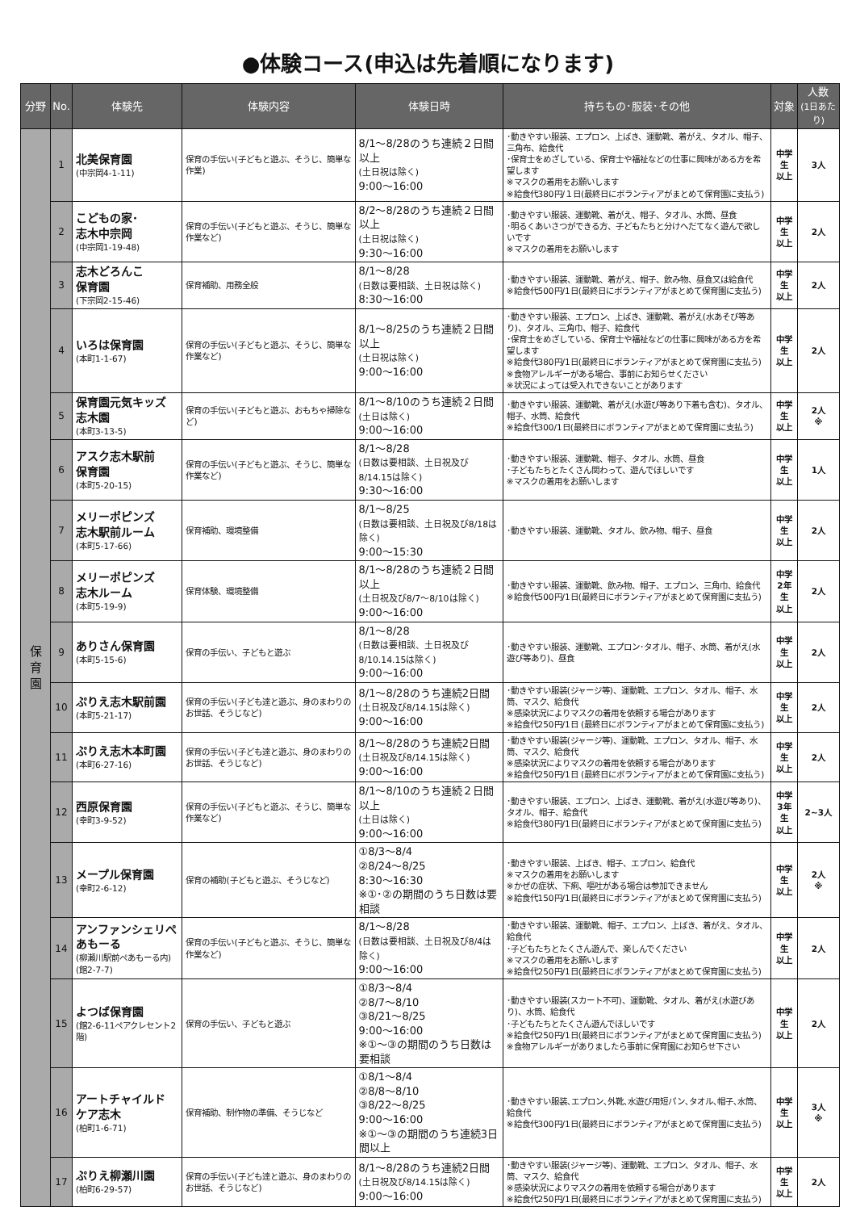●体験コース(申込は先着順になります)
| 分野 | No. | 体験先 | 体験内容 | 体験日時 | 持ちもの･服装･その他 | 対象 | 人数 (1日あたり) |
| --- | --- | --- | --- | --- | --- | --- | --- |
| 保 育 園 | 1 | 北美保育園 (中宗岡4-1-11) | 保育の手伝い(子どもと遊ぶ、そうじ、簡単な作業) | 8/1～8/28のうち連続２日間以上 (土日祝は除く) 9:00～16:00 | ･動きやすい服装、エプロン、上ばき、運動靴、着がえ、タオル、帽子、三角布、給食代 ･保育士をめざしている、保育士や福祉などの仕事に興味がある方を希望します ※マスクの着用をお願いします ※給食代380円/１日(最終日にボランティアがまとめて保育園に支払う) | 中学生 以上 | 3人 |
| | 2 | こどもの家･ 志木中宗岡 (中宗岡1-19-48) | 保育の手伝い(子どもと遊ぶ、そうじ、簡単な作業など) | 8/2～8/28のうち連続２日間以上 (土日祝は除く) 9:30～16:00 | ･動きやすい服装、運動靴、着がえ、帽子、タオル、水筒、昼食 ･明るくあいさつができる方、子どもたちと分けへだてなく遊んで欲しいです ※マスクの着用をお願いします | 中学生 以上 | 2人 |
| | 3 | 志木どろんこ 保育園 (下宗岡2-15-46) | 保育補助、用務全般 | 8/1～8/28 (日数は要相談、土日祝は除く) 8:30～16:00 | ･動きやすい服装、運動靴、着がえ、帽子、飲み物、昼食又は給食代 ※給食代500円/1日(最終日にボランティアがまとめて保育園に支払う) | 中学生 以上 | 2人 |
| | 4 | いろは保育園 (本町1-1-67) | 保育の手伝い(子どもと遊ぶ、そうじ、簡単な作業など) | 8/1～8/25のうち連続２日間以上 (土日祝は除く) 9:00～16:00 | ･動きやすい服装、エプロン、上ばき、運動靴、着がえ(水あそび等あり)、タオル、三角巾、帽子、給食代 ･保育士をめざしている、保育士や福祉などの仕事に興味がある方を希望します ※給食代380円/1日(最終日にボランティアがまとめて保育園に支払う) ※食物アレルギーがある場合、事前にお知らせください ※状況によっては受入れできないことがあります | 中学生 以上 | 2人 |
| | 5 | 保育園元気キッズ 志木園 (本町3-13-5) | 保育の手伝い(子どもと遊ぶ、おもちゃ掃除など) | 8/1～8/10のうち連続２日間 (土日は除く) 9:00～16:00 | ･動きやすい服装、運動靴、着がえ(水遊び等あり下着も含む)、タオル、帽子、水筒、給食代 ※給食代300/1日(最終日にボランティアがまとめて保育園に支払う) | 中学生 以上 | 2人 ※ |
| | 6 | アスク志木駅前 保育園 (本町5-20-15) | 保育の手伝い(子どもと遊ぶ、そうじ、簡単な作業など) | 8/1～8/28 (日数は要相談、土日祝及び8/14.15は除く) 9:30～16:00 | ･動きやすい服装、運動靴、帽子、タオル、水筒、昼食 ･子どもたちとたくさん関わって、遊んでほしいです ※マスクの着用をお願いします | 中学生 以上 | 1人 |
| | 7 | メリーポピンズ 志木駅前ルーム (本町5-17-66) | 保育補助、環境整備 | 8/1～8/25 (日数は要相談、土日祝及び8/18は除く) 9:00～15:30 | ･動きやすい服装、運動靴、タオル、飲み物、帽子、昼食 | 中学生 以上 | 2人 |
| | 8 | メリーポピンズ 志木ルーム (本町5-19-9) | 保育体験、環境整備 | 8/1～8/28のうち連続２日間以上 (土日祝及び8/7～8/10は除く) 9:00～16:00 | ･動きやすい服装、運動靴、飲み物、帽子、エプロン、三角巾、給食代 ※給食代500円/1日(最終日にボランティアがまとめて保育園に支払う) | 中学 2年生 以上 | 2人 |
| | 9 | ありさん保育園 (本町5-15-6) | 保育の手伝い、子どもと遊ぶ | 8/1～8/28 (日数は要相談、土日祝及び8/10.14.15は除く) 9:00～16:00 | ･動きやすい服装、運動靴、エプロン･タオル、帽子、水筒、着がえ(水遊び等あり)、昼食 | 中学生 以上 | 2人 |
| | 10 | ぷりえ志木駅前園 (本町5-21-17) | 保育の手伝い(子ども達と遊ぶ、身のまわりのお世話、そうじなど) | 8/1～8/28のうち連続2日間 (土日祝及び8/14.15は除く) 9:00～16:00 | ･動きやすい服装(ジャージ等)、運動靴、エプロン、タオル、帽子、水筒、マスク、給食代 ※感染状況によりマスクの着用を依頼する場合があります ※給食代250円/1日 (最終日にボランティアがまとめて保育園に支払う) | 中学生 以上 | 2人 |
| | 11 | ぷりえ志木本町園 (本町6-27-16) | 保育の手伝い(子ども達と遊ぶ、身のまわりのお世話、そうじなど) | 8/1～8/28のうち連続2日間 (土日祝及び8/14.15は除く) 9:00～16:00 | ･動きやすい服装(ジャージ等)、運動靴、エプロン、タオル、帽子、水筒、マスク、給食代 ※感染状況によりマスクの着用を依頼する場合があります ※給食代250円/1日 (最終日にボランティアがまとめて保育園に支払う) | 中学生 以上 | 2人 |
| | 12 | 西原保育園 (幸町3-9-52) | 保育の手伝い(子どもと遊ぶ、そうじ、簡単な作業など) | 8/1～8/10のうち連続２日間以上 (土日は除く) 9:00～16:00 | ･動きやすい服装、エプロン、上ばき、運動靴、着がえ(水遊び等あり)、タオル、帽子、給食代 ※給食代380円/1日(最終日にボランティアがまとめて保育園に支払う) | 中学 3年生 以上 | 2~3人 |
| | 13 | メープル保育園 (幸町2-6-12) | 保育の補助(子どもと遊ぶ、そうじなど) | ①8/3～8/4 ②8/24～8/25 8:30～16:30 ※①･②の期間のうち日数は要相談 | ･動きやすい服装、上ばき、帽子、エプロン、給食代 ※マスクの着用をお願いします ※かぜの症状、下痢、嘔吐がある場合は参加できません ※給食代150円/1日(最終日にボランティアがまとめて保育園に支払う) | 中学生 以上 | 2人 ※ |
| | 14 | アンファンシェリぺあもーる (柳瀬川駅前ぺあもーる内) (館2-7-7) | 保育の手伝い(子どもと遊ぶ、そうじ、簡単な作業など) | 8/1～8/28 (日数は要相談、土日祝及び8/4は除く) 9:00～16:00 | ･動きやすい服装、運動靴、帽子、エプロン、上ばき、着がえ、タオル、給食代 ･子どもたちとたくさん遊んで、楽しんでください ※マスクの着用をお願いします ※給食代250円/1日(最終日にボランティアがまとめて保育園に支払う) | 中学生 以上 | 2人 |
| | 15 | よつば保育園 (館2-6-11ペアクレセント2階) | 保育の手伝い、子どもと遊ぶ | ①8/3～8/4 ②8/7～8/10 ③8/21～8/25 9:00～16:00 ※①～③の期間のうち日数は要相談 | ･動きやすい服装(スカート不可)、運動靴、タオル、着がえ(水遊びあり)、水筒、給食代 ･子どもたちとたくさん遊んでほしいです ※給食代250円/1日(最終日にボランティアがまとめて保育園に支払う) ※食物アレルギーがありましたら事前に保育園にお知らせ下さい | 中学生 以上 | 2人 |
| | 16 | アートチャイルド ケア志木 (柏町1-6-71) | 保育補助、制作物の準備、そうじなど | ①8/1～8/4 ②8/8～8/10 ③8/22～8/25 9:00～16:00 ※①～③の期間のうち連続3日間以上 | ･動きやすい服装､エプロン､外靴､水遊び用短パン､タオル､帽子､水筒、給食代 ※給食代300円/1日(最終日にボランティアがまとめて保育園に支払う) | 中学生 以上 | 3人 ※ |
| | 17 | ぷりえ柳瀬川園 (柏町6-29-57) | 保育の手伝い(子ども達と遊ぶ、身のまわりのお世話、そうじなど) | 8/1～8/28のうち連続2日間 (土日祝及び8/14.15は除く) 9:00～16:00 | ･動きやすい服装(ジャージ等)、運動靴、エプロン、タオル、帽子、水筒、マスク、給食代 ※感染状況によりマスクの着用を依頼する場合があります ※給食代250円/1日(最終日にボランティアがまとめて保育園に支払う) | 中学生 以上 | 2人 |